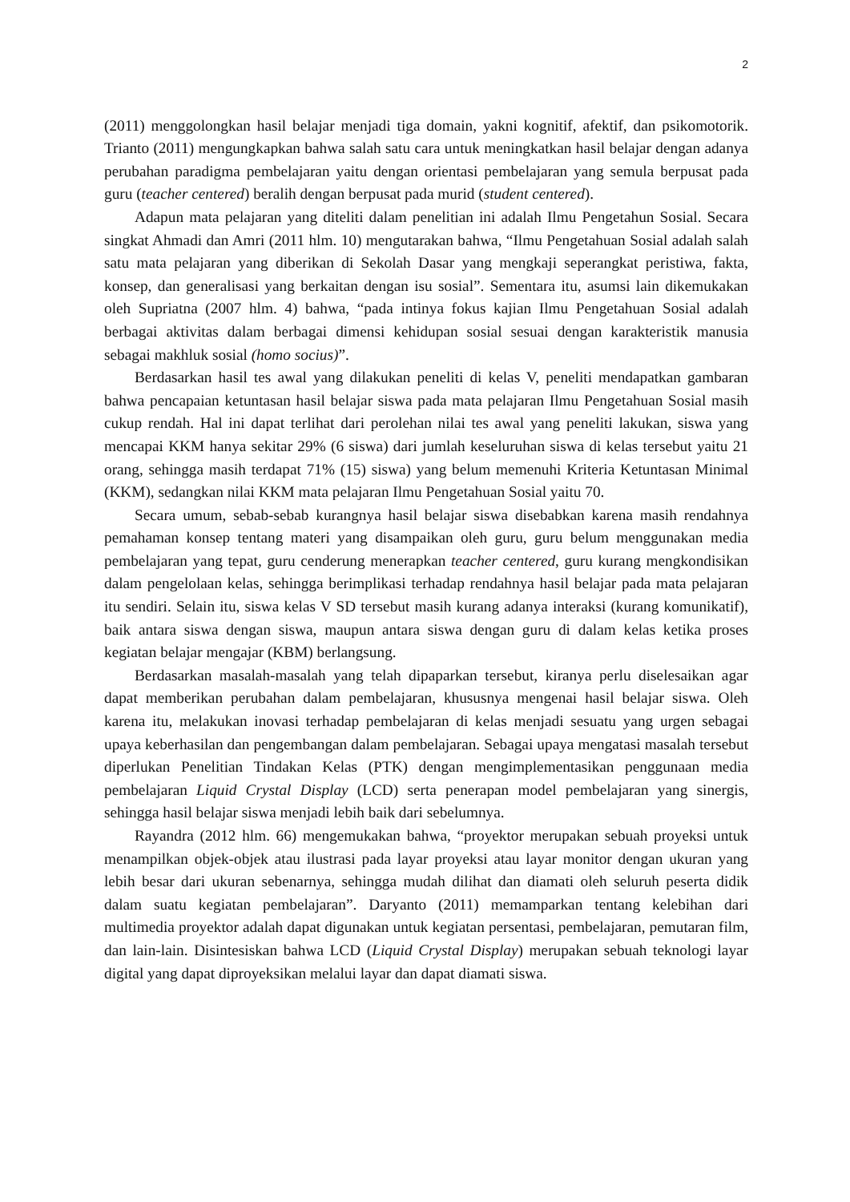2
(2011) menggolongkan hasil belajar menjadi tiga domain, yakni kognitif, afektif, dan psikomotorik. Trianto (2011) mengungkapkan bahwa salah satu cara untuk meningkatkan hasil belajar dengan adanya perubahan paradigma pembelajaran yaitu dengan orientasi pembelajaran yang semula berpusat pada guru (teacher centered) beralih dengan berpusat pada murid (student centered).
Adapun mata pelajaran yang diteliti dalam penelitian ini adalah Ilmu Pengetahun Sosial. Secara singkat Ahmadi dan Amri (2011 hlm. 10) mengutarakan bahwa, “Ilmu Pengetahuan Sosial adalah salah satu mata pelajaran yang diberikan di Sekolah Dasar yang mengkaji seperangkat peristiwa, fakta, konsep, dan generalisasi yang berkaitan dengan isu sosial”. Sementara itu, asumsi lain dikemukakan oleh Supriatna (2007 hlm. 4) bahwa, “pada intinya fokus kajian Ilmu Pengetahuan Sosial adalah berbagai aktivitas dalam berbagai dimensi kehidupan sosial sesuai dengan karakteristik manusia sebagai makhluk sosial (homo socius)”.
Berdasarkan hasil tes awal yang dilakukan peneliti di kelas V, peneliti mendapatkan gambaran bahwa pencapaian ketuntasan hasil belajar siswa pada mata pelajaran Ilmu Pengetahuan Sosial masih cukup rendah. Hal ini dapat terlihat dari perolehan nilai tes awal yang peneliti lakukan, siswa yang mencapai KKM hanya sekitar 29% (6 siswa) dari jumlah keseluruhan siswa di kelas tersebut yaitu 21 orang, sehingga masih terdapat 71% (15) siswa) yang belum memenuhi Kriteria Ketuntasan Minimal (KKM), sedangkan nilai KKM mata pelajaran Ilmu Pengetahuan Sosial yaitu 70.
Secara umum, sebab-sebab kurangnya hasil belajar siswa disebabkan karena masih rendahnya pemahaman konsep tentang materi yang disampaikan oleh guru, guru belum menggunakan media pembelajaran yang tepat, guru cenderung menerapkan teacher centered, guru kurang mengkondisikan dalam pengelolaan kelas, sehingga berimplikasi terhadap rendahnya hasil belajar pada mata pelajaran itu sendiri. Selain itu, siswa kelas V SD tersebut masih kurang adanya interaksi (kurang komunikatif), baik antara siswa dengan siswa, maupun antara siswa dengan guru di dalam kelas ketika proses kegiatan belajar mengajar (KBM) berlangsung.
Berdasarkan masalah-masalah yang telah dipaparkan tersebut, kiranya perlu diselesaikan agar dapat memberikan perubahan dalam pembelajaran, khususnya mengenai hasil belajar siswa. Oleh karena itu, melakukan inovasi terhadap pembelajaran di kelas menjadi sesuatu yang urgen sebagai upaya keberhasilan dan pengembangan dalam pembelajaran. Sebagai upaya mengatasi masalah tersebut diperlukan Penelitian Tindakan Kelas (PTK) dengan mengimplementasikan penggunaan media pembelajaran Liquid Crystal Display (LCD) serta penerapan model pembelajaran yang sinergis, sehingga hasil belajar siswa menjadi lebih baik dari sebelumnya.
Rayandra (2012 hlm. 66) mengemukakan bahwa, “proyektor merupakan sebuah proyeksi untuk menampilkan objek-objek atau ilustrasi pada layar proyeksi atau layar monitor dengan ukuran yang lebih besar dari ukuran sebenarnya, sehingga mudah dilihat dan diamati oleh seluruh peserta didik dalam suatu kegiatan pembelajaran”. Daryanto (2011) memamparkan tentang kelebihan dari multimedia proyektor adalah dapat digunakan untuk kegiatan persentasi, pembelajaran, pemutaran film, dan lain-lain. Disintesiskan bahwa LCD (Liquid Crystal Display) merupakan sebuah teknologi layar digital yang dapat diproyeksikan melalui layar dan dapat diamati siswa.